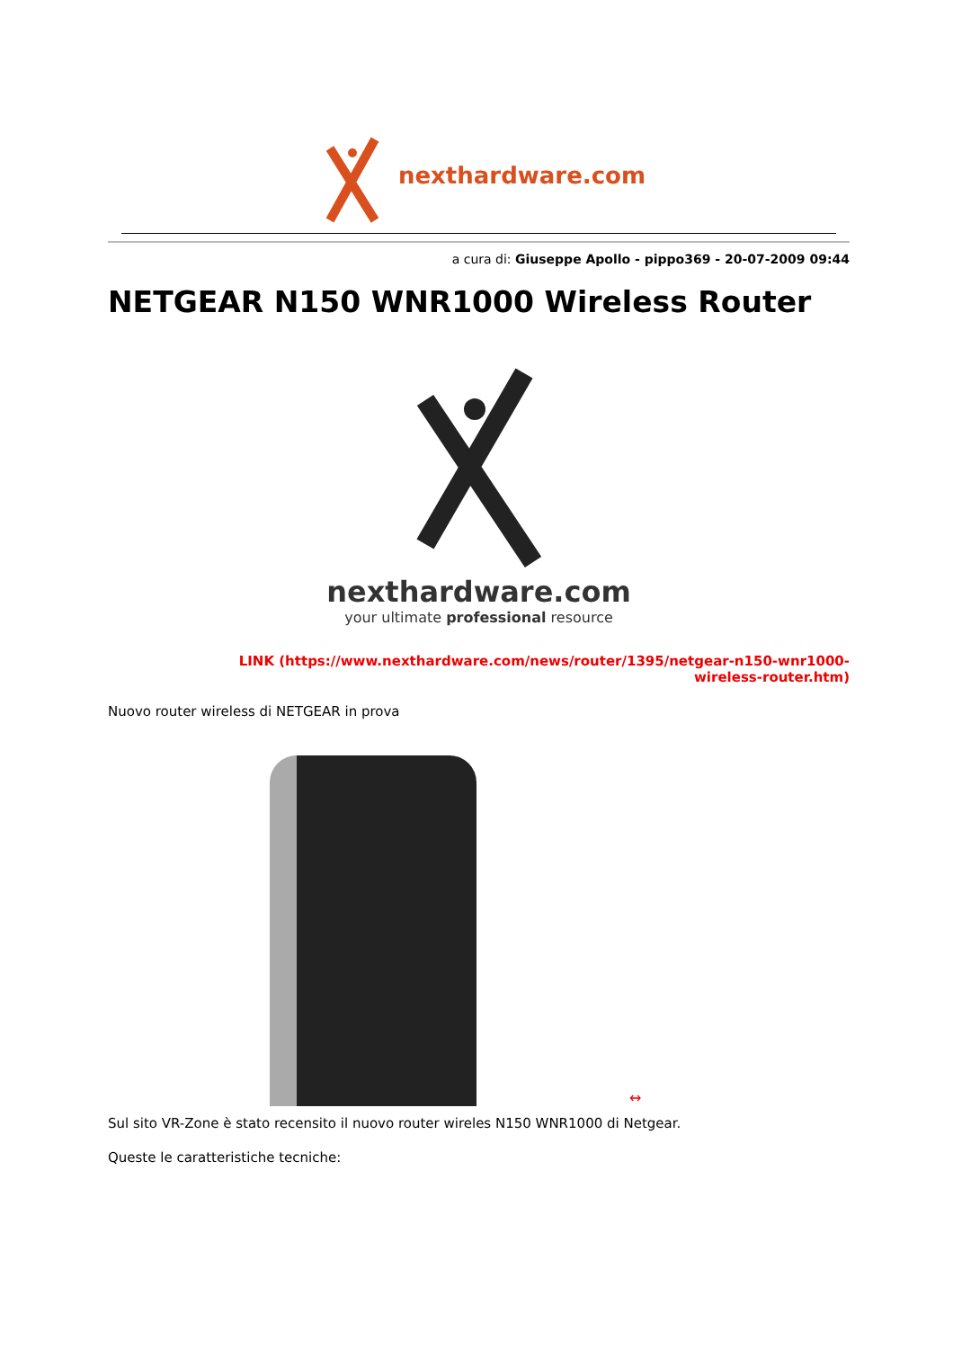nexthardware.com
a cura di: Giuseppe Apollo - pippo369 - 20-07-2009 09:44
NETGEAR N150 WNR1000 Wireless Router
nexthardware.com
your ultimate professional resource
LINK (https://www.nexthardware.com/news/router/1395/netgear-n150-wnr1000-wireless-router.htm)
Nuovo router wireless di NETGEAR in prova
↔
Sul sito VR-Zone è stato recensito il nuovo router wireles N150 WNR1000 di Netgear.
Queste le caratteristiche tecniche: